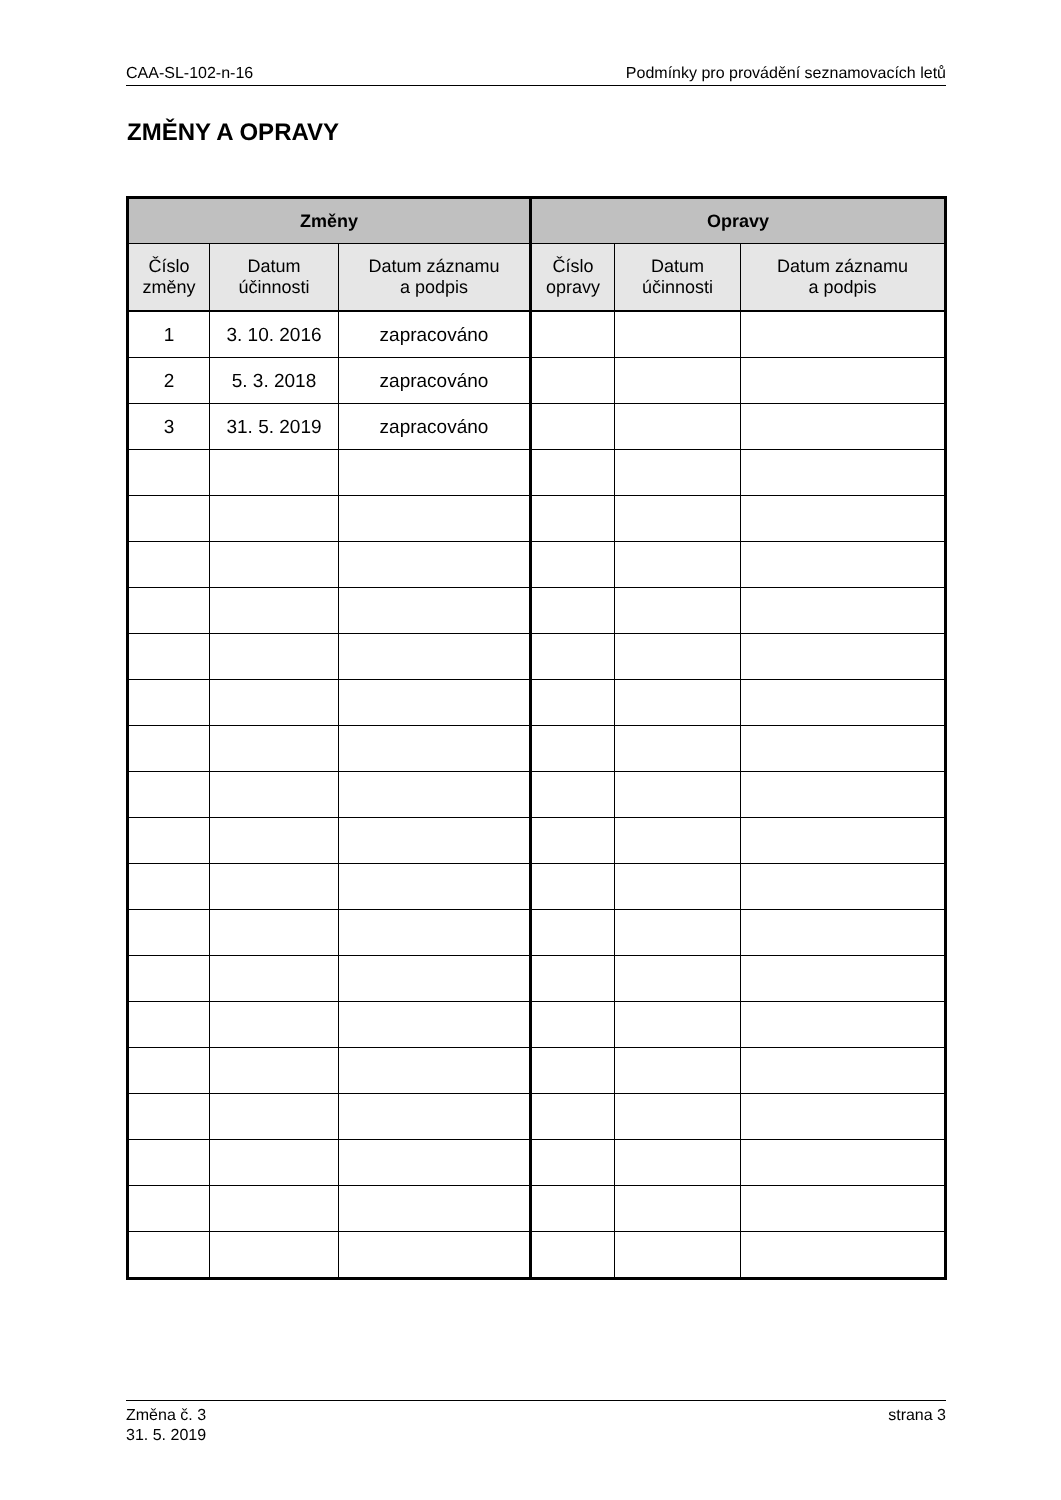CAA-SL-102-n-16 Podmínky pro provádění seznamovacích letů
ZMĚNY A OPRAVY
| Změny | | | Opravy | | |
| --- | --- | --- | --- | --- | --- |
| Číslo změny | Datum účinnosti | Datum záznamu a podpis | Číslo opravy | Datum účinnosti | Datum záznamu a podpis |
| 1 | 3. 10. 2016 | zapracováno | | | |
| 2 | 5. 3. 2018 | zapracováno | | | |
| 3 | 31. 5. 2019 | zapracováno | | | |
Změna č. 3
31. 5. 2019 strana 3